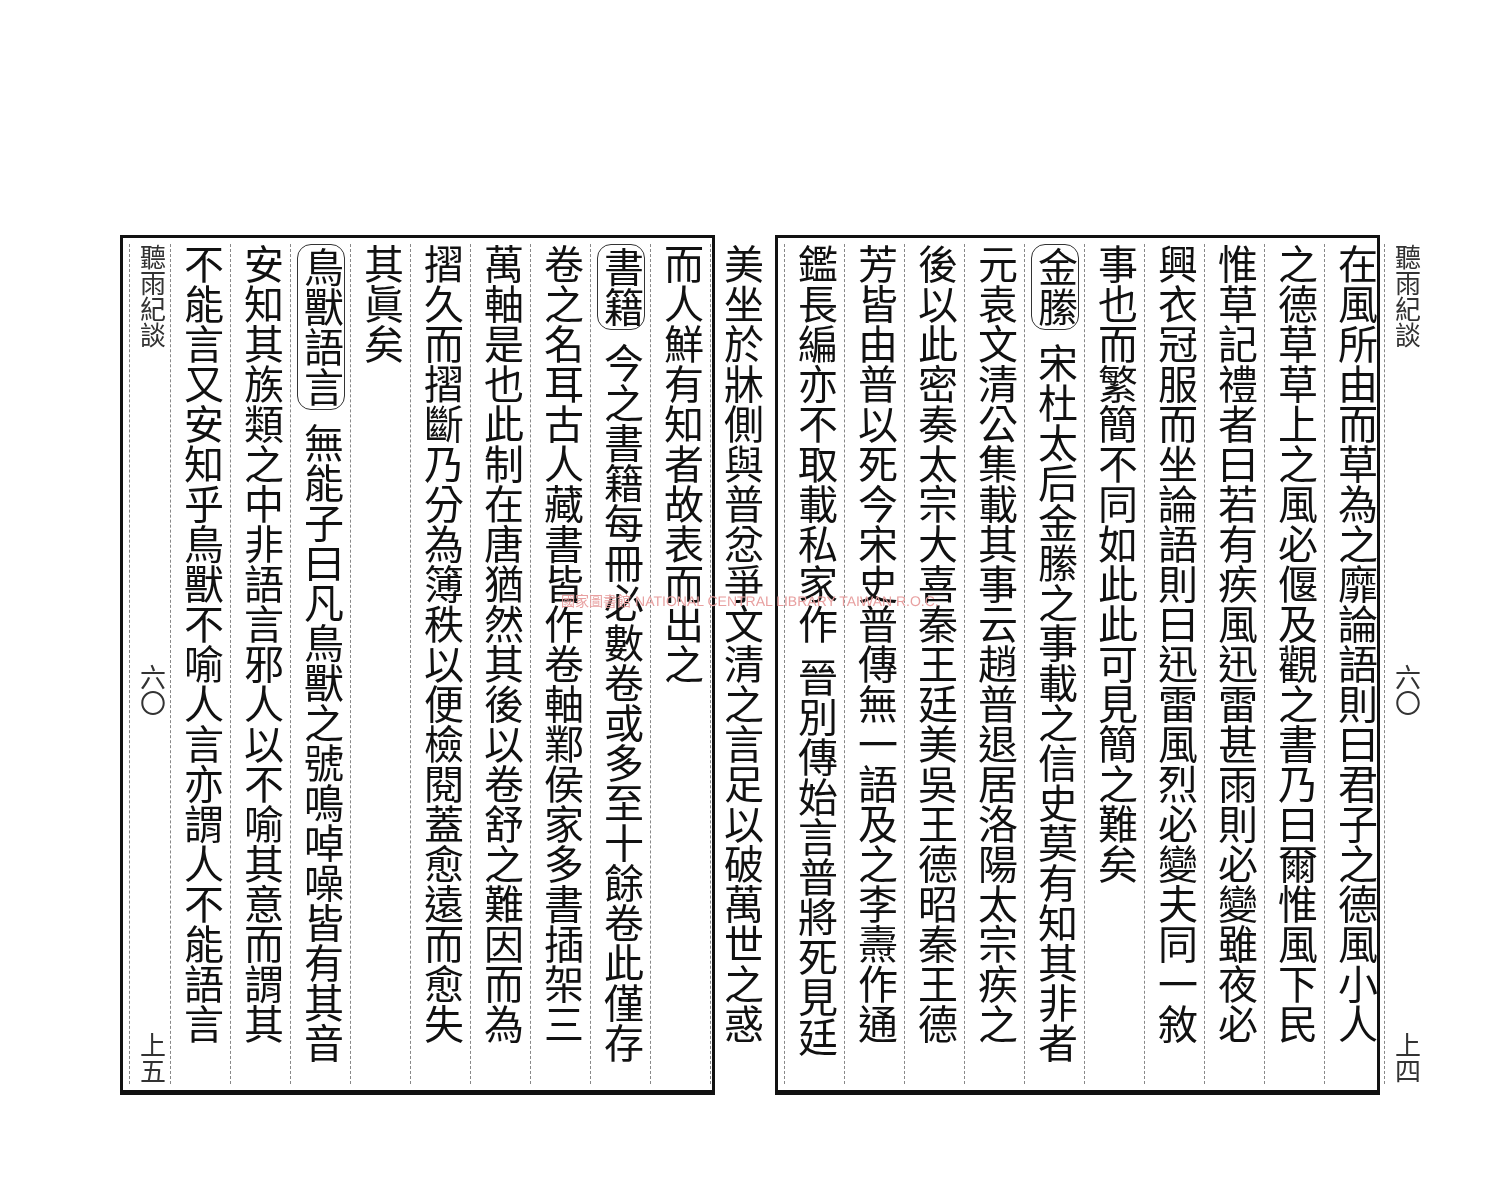聽雨紀談 六〇 上四
在風所由而草為之靡論語則曰君子之德風小人
之德草草上之風必偃及觀之書乃曰爾惟風下民
惟草記禮者曰若有疾風迅雷甚雨則必變雖夜必
興衣冠服而坐論語則曰迅雷風烈必變夫同一敘
事也而繁簡不同如此此可見簡之難矣
金縢 宋杜太后金縢之事載之信史莫有知其非者
元袁文清公集載其事云趙普退居洛陽太宗疾之
後以此密奏太宗大喜秦王廷美吳王德昭秦王德
芳皆由普以死今宋史普傳無一語及之李燾作通
鑑長編亦不取載私家作 晉別傳始言普將死見廷
美坐於牀側與普忿爭文清之言足以破萬世之惑
而人鮮有知者故表而出之
書籍 今之書籍每冊必數卷或多至十餘卷此僅存
卷之名耳古人藏書皆作卷軸鄴侯家多書插架三
萬軸是也此制在唐猶然其後以卷舒之難因而為
摺久而摺斷乃分為簿秩以便檢閱蓋愈遠而愈失
其眞矣
鳥獸語言 無能子曰凡鳥獸之號鳴啅噪皆有其音
安知其族類之中非語言邪人以不喻其意而謂其
不能言又安知乎鳥獸不喻人言亦謂人不能語言
聽雨紀談 六〇 上五
國家圖書館 NATIONAL CENTRAL LIBRARY TAIWAN R.O.C.